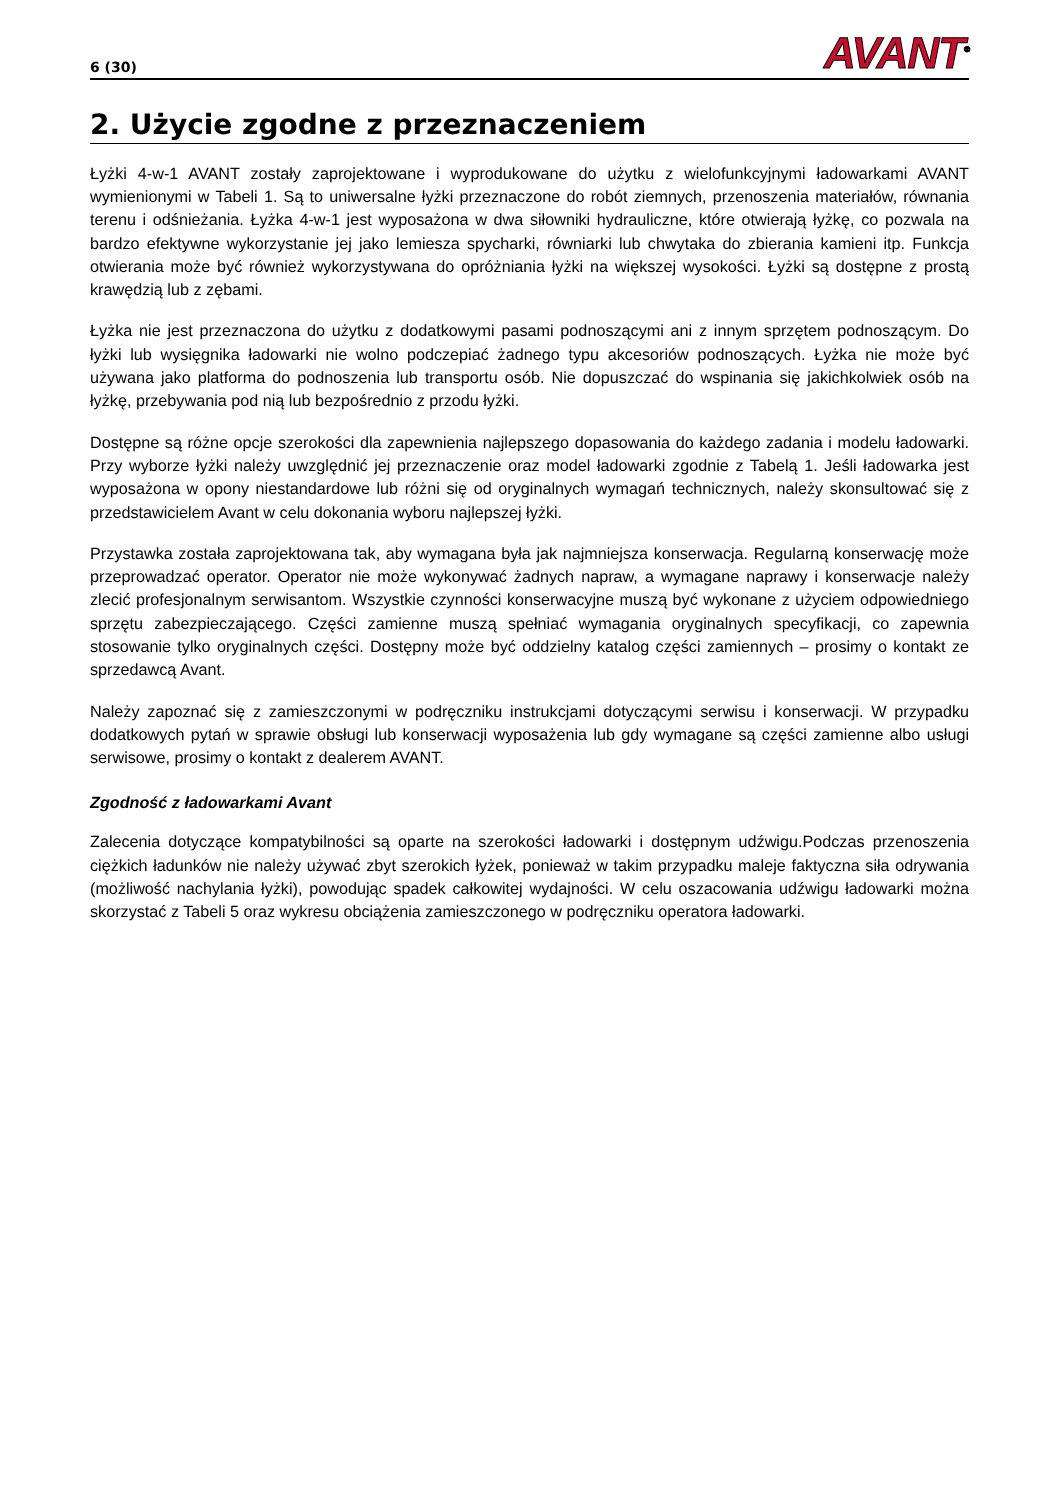6 (30) AVANT<sup>®</sup>
2. Użycie zgodne z przeznaczeniem
Łyżki 4-w-1 AVANT zostały zaprojektowane i wyprodukowane do użytku z wielofunkcyjnymi ładowarkami AVANT wymienionymi w Tabeli 1. Są to uniwersalne łyżki przeznaczone do robót ziemnych, przenoszenia materiałów, równania terenu i odśnieżania. Łyżka 4-w-1 jest wyposażona w dwa siłowniki hydrauliczne, które otwierają łyżkę, co pozwala na bardzo efektywne wykorzystanie jej jako lemiesza spycharki, równiarki lub chwytaka do zbierania kamieni itp. Funkcja otwierania może być również wykorzystywana do opróżniania łyżki na większej wysokości. Łyżki są dostępne z prostą krawędzią lub z zębami.
Łyżka nie jest przeznaczona do użytku z dodatkowymi pasami podnoszącymi ani z innym sprzętem podnoszącym. Do łyżki lub wysięgnika ładowarki nie wolno podczepiać żadnego typu akcesoriów podnoszących. Łyżka nie może być używana jako platforma do podnoszenia lub transportu osób. Nie dopuszczać do wspinania się jakichkolwiek osób na łyżkę, przebywania pod nią lub bezpośrednio z przodu łyżki.
Dostępne są różne opcje szerokości dla zapewnienia najlepszego dopasowania do każdego zadania i modelu ładowarki. Przy wyborze łyżki należy uwzględnić jej przeznaczenie oraz model ładowarki zgodnie z Tabelą 1. Jeśli ładowarka jest wyposażona w opony niestandardowe lub różni się od oryginalnych wymagań technicznych, należy skonsultować się z przedstawicielem Avant w celu dokonania wyboru najlepszej łyżki.
Przystawka została zaprojektowana tak, aby wymagana była jak najmniejsza konserwacja. Regularną konserwację może przeprowadzać operator. Operator nie może wykonywać żadnych napraw, a wymagane naprawy i konserwacje należy zlecić profesjonalnym serwisantom. Wszystkie czynności konserwacyjne muszą być wykonane z użyciem odpowiedniego sprzętu zabezpieczającego. Części zamienne muszą spełniać wymagania oryginalnych specyfikacji, co zapewnia stosowanie tylko oryginalnych części. Dostępny może być oddzielny katalog części zamiennych – prosimy o kontakt ze sprzedawcą Avant.
Należy zapoznać się z zamieszczonymi w podręczniku instrukcjami dotyczącymi serwisu i konserwacji. W przypadku dodatkowych pytań w sprawie obsługi lub konserwacji wyposażenia lub gdy wymagane są części zamienne albo usługi serwisowe, prosimy o kontakt z dealerem AVANT.
Zgodność z ładowarkami Avant
Zalecenia dotyczące kompatybilności są oparte na szerokości ładowarki i dostępnym udźwigu.Podczas przenoszenia ciężkich ładunków nie należy używać zbyt szerokich łyżek, ponieważ w takim przypadku maleje faktyczna siła odrywania (możliwość nachylania łyżki), powodując spadek całkowitej wydajności. W celu oszacowania udźwigu ładowarki można skorzystać z Tabeli 5 oraz wykresu obciążenia zamieszczonego w podręczniku operatora ładowarki.